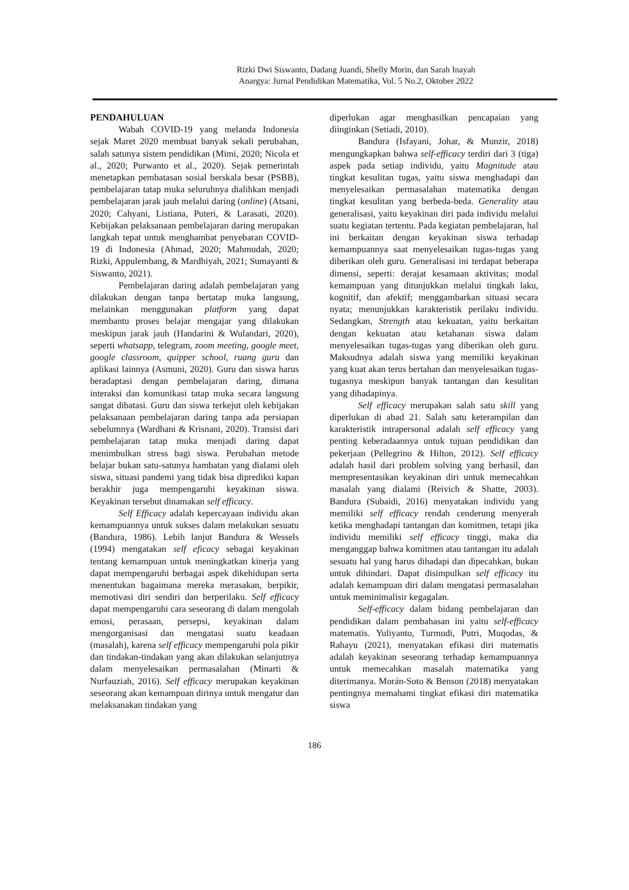Rizki Dwi Siswanto, Dadang Juandi, Shelly Morin, dan Sarah Inayah
Anargya: Jurnal Pendidikan Matematika, Vol. 5 No.2, Oktober 2022
PENDAHULUAN
Wabah COVID-19 yang melanda Indonesia sejak Maret 2020 membuat banyak sekali perubahan, salah satunya sistem pendidikan (Mimi, 2020; Nicola et al., 2020; Purwanto et al., 2020). Sejak pemerintah menetapkan pembatasan sosial berskala besar (PSBB), pembelajaran tatap muka seluruhnya dialihkan menjadi pembelajaran jarak jauh melalui daring (online) (Atsani, 2020; Cahyani, Listiana, Puteri, & Larasati, 2020). Kebijakan pelaksanaan pembelajaran daring merupakan langkah tepat untuk menghambat penyebaran COVID-19 di Indonesia (Ahmad, 2020; Mahmudah, 2020; Rizki, Appulembang, & Mardhiyah, 2021; Sumayanti & Siswanto, 2021).
Pembelajaran daring adalah pembelajaran yang dilakukan dengan tanpa bertatap muka langsung, melainkan menggunakan platform yang dapat membantu proses belajar mengajar yang dilakukan meskipun jarak jauh (Handarini & Wulandari, 2020), seperti whatsapp, telegram, zoom meeting, google meet, google classroom, quipper school, ruang guru dan aplikasi lainnya (Asmuni, 2020). Guru dan siswa harus beradaptasi dengan pembelajaran daring, dimana interaksi dan komunikasi tatap muka secara langsung sangat dibatasi. Guru dan siswa terkejut oleh kebijakan pelaksanaan pembelajaran daring tanpa ada persiapan sebelumnya (Wardhani & Krisnani, 2020). Transisi dari pembelajaran tatap muka menjadi daring dapat menimbulkan stress bagi siswa. Perubahan metode belajar bukan satu-satunya hambatan yang dialami oleh siswa, situasi pandemi yang tidak bisa diprediksi kapan berakhir juga mempengaruhi keyakinan siswa. Keyakinan tersebut dinamakan self efficacy.
Self Efficacy adalah kepercayaan individu akan kemampuannya untuk sukses dalam melakukan sesuatu (Bandura, 1986). Lebih lanjut Bandura & Wessels (1994) mengatakan self eficacy sebagai keyakinan tentang kemampuan untuk meningkatkan kinerja yang dapat mempengaruhi berbagai aspek dikehidupan serta menentukan bagaimana mereka merasakan, berpikir, memotivasi diri sendiri dan berperilaku. Self efficacy dapat mempengaruhi cara seseorang di dalam mengolah emosi, perasaan, persepsi, keyakinan dalam mengorganisasi dan mengatasi suatu keadaan (masalah), karena self efficacy mempengaruhi pola pikir dan tindakan-tindakan yang akan dilakukan selanjutnya dalam menyelesaikan permasalahan (Minarti & Nurfauziah, 2016). Self efficacy merupakan keyakinan seseorang akan kemampuan dirinya untuk mengatur dan melaksanakan tindakan yang
diperlukan agar menghasilkan pencapaian yang diinginkan (Setiadi, 2010).
Bandura (Isfayani, Johar, & Munzir, 2018) mengungkapkan bahwa self-efficacy terdiri dari 3 (tiga) aspek pada setiap individu, yaitu Magnitude atau tingkat kesulitan tugas, yaitu siswa menghadapi dan menyelesaikan permasalahan matematika dengan tingkat kesulitan yang berbeda-beda. Generality atau generalisasi, yaitu keyakinan diri pada individu melalui suatu kegiatan tertentu. Pada kegiatan pembelajaran, hal ini berkaitan dengan keyakinan siswa terhadap kemampuannya saat menyelesaikan tugas-tugas yang diberikan oleh guru. Generalisasi ini terdapat beberapa dimensi, seperti: derajat kesamaan aktivitas; modal kemampuan yang ditunjukkan melalui tingkah laku, kognitif, dan afektif; menggambarkan situasi secara nyata; menunjukkan karakteristik perilaku individu. Sedangkan, Strength atau kekuatan, yaitu berkaitan dengan kekuatan atau ketahanan siswa dalam menyelesaikan tugas-tugas yang diberikan oleh guru. Maksudnya adalah siswa yang memiliki keyakinan yang kuat akan terus bertahan dan menyelesaikan tugas-tugasnya meskipun banyak tantangan dan kesulitan yang dihadapinya.
Self efficacy merupakan salah satu skill yang diperlukan di abad 21. Salah satu keterampilan dan karakteristik intrapersonal adalah self efficacy yang penting keberadaannya untuk tujuan pendidikan dan pekerjaan (Pellegrino & Hilton, 2012). Self efficacy adalah hasil dari problem solving yang berhasil, dan mempresentasikan keyakinan diri untuk memecahkan masalah yang dialami (Reivich & Shatte, 2003). Bandura (Subaidi, 2016) menyatakan individu yang memiliki self efficacy rendah cenderung menyerah ketika menghadapi tantangan dan komitmen, tetapi jika individu memiliki self efficacy tinggi, maka dia menganggap bahwa komitmen atau tantangan itu adalah sesuatu hal yang harus dihadapi dan dipecahkan, bukan untuk dihindari. Dapat disimpulkan self efficacy itu adalah kemampuan diri dalam mengatasi permasalahan untuk meminimalisir kegagalan.
Self-efficacy dalam bidang pembelajaran dan pendidikan dalam pembahasan ini yaitu self-efficacy matematis. Yuliyanto, Turmudi, Putri, Muqodas, & Rahayu (2021), menyatakan efikasi diri matematis adalah keyakinan seseorang terhadap kemampuannya untuk memecahkan masalah matematika yang diterimanya. Morán-Soto & Benson (2018) menyatakan pentingnya memahami tingkat efikasi diri matematika siswa
186